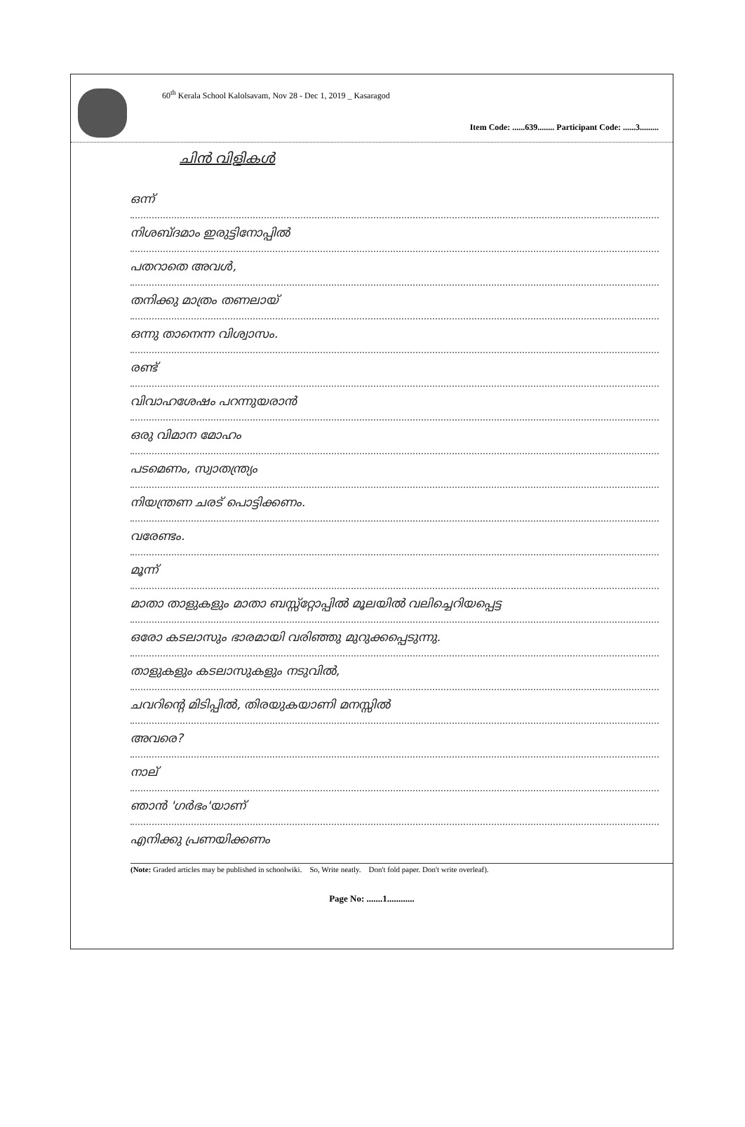60<sup>th</sup> Kerala School Kalolsavam, Nov 28 - Dec 1, 2019 _ Kasaragod
Item Code: ......639........ Participant Code: ......3.........
ചിൻ വിളികൾ
ഒന്ന്
നിശബ്ദമാം ഇരുട്ടിനോപ്പിൽ
പതറാതെ അവൾ,
തനിക്കു മാത്രം തണലായ്
ഒന്നു താനെന്ന വിശ്വാസം.
രണ്ട്
വിവാഹശേഷം പറന്നുയരാൻ
ഒരു വിമാന മോഹം
പടമെണം, സ്വാതന്ത്ര്യം
നിയന്ത്രണ ചരട് പൊട്ടിക്കണം.
വരേണ്ടം.
മൂന്ന്
മാതാ താളുകളും മാതാ ബസ്സ്റ്റോപ്പിൽ മൂലയിൽ വലിച്ചെറിയപ്പെട്ട
ഒരോ കടലാസും ഭാരമായി വരിഞ്ഞു മുറുക്കപ്പെടുന്നു.
താളുകളും കടലാസുകളും നടുവിൽ,
ചവറിന്റെ മിടിപ്പിൽ, തിരയുകയാണി മനസ്സിൽ
അവരെ?
നാല്
ഞാൻ 'ഗർഭം'യാണ്
എനിക്കു പ്രണയിക്കണം
(Note: Graded articles may be published in schoolwiki. So, Write neatly. Don't fold paper. Don't write overleaf).
Page No: .......1............